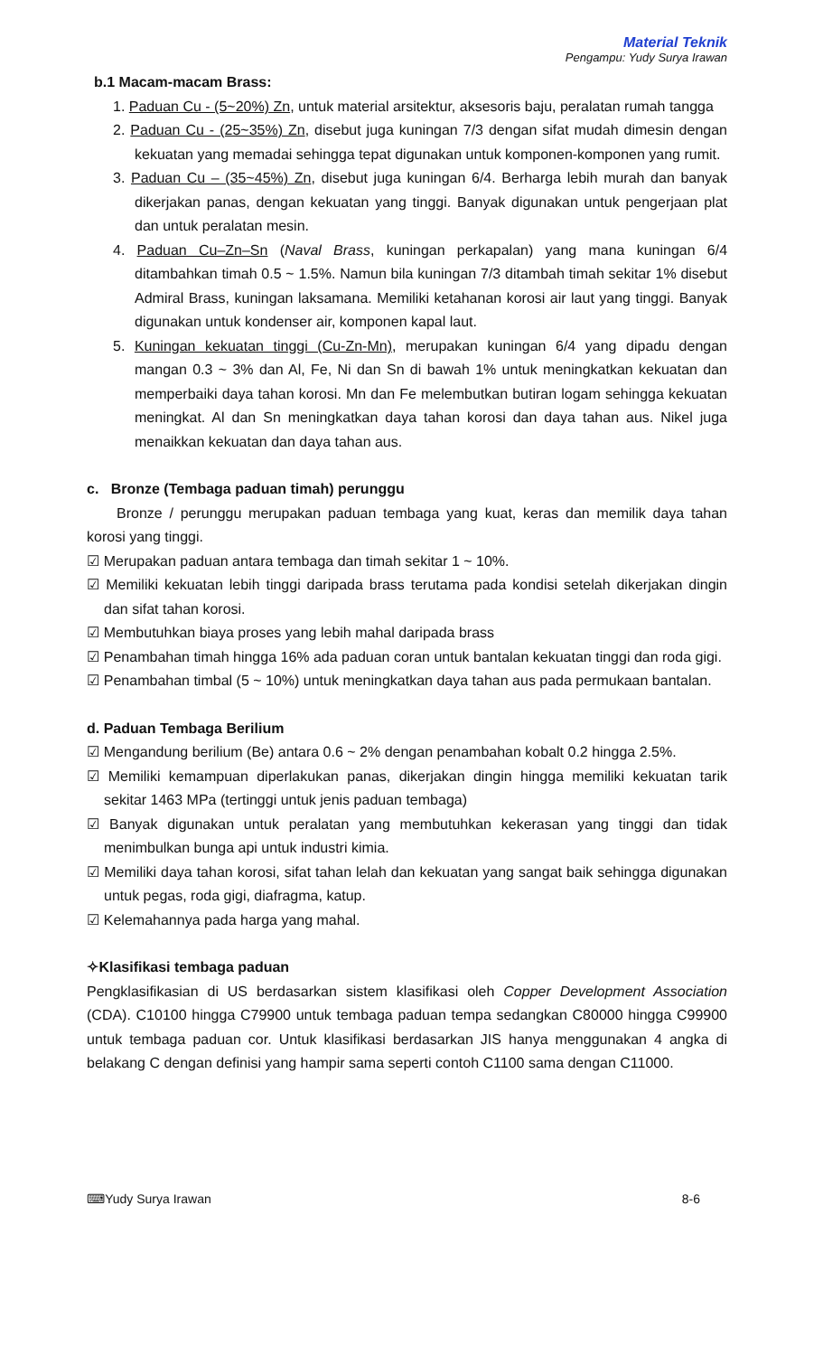Material Teknik
Pengampu: Yudy Surya Irawan
b.1 Macam-macam Brass:
1. Paduan Cu - (5~20%) Zn, untuk material arsitektur, aksesoris baju, peralatan rumah tangga
2. Paduan Cu - (25~35%) Zn, disebut juga kuningan 7/3 dengan sifat mudah dimesin dengan kekuatan yang memadai sehingga tepat digunakan untuk komponen-komponen yang rumit.
3. Paduan Cu – (35~45%) Zn, disebut juga kuningan 6/4. Berharga lebih murah dan banyak dikerjakan panas, dengan kekuatan yang tinggi. Banyak digunakan untuk pengerjaan plat dan untuk peralatan mesin.
4. Paduan Cu–Zn–Sn (Naval Brass, kuningan perkapalan) yang mana kuningan 6/4 ditambahkan timah 0.5 ~ 1.5%. Namun bila kuningan 7/3 ditambah timah sekitar 1% disebut Admiral Brass, kuningan laksamana. Memiliki ketahanan korosi air laut yang tinggi. Banyak digunakan untuk kondenser air, komponen kapal laut.
5. Kuningan kekuatan tinggi (Cu-Zn-Mn), merupakan kuningan 6/4 yang dipadu dengan mangan 0.3 ~ 3% dan Al, Fe, Ni dan Sn di bawah 1% untuk meningkatkan kekuatan dan memperbaiki daya tahan korosi. Mn dan Fe melembutkan butiran logam sehingga kekuatan meningkat. Al dan Sn meningkatkan daya tahan korosi dan daya tahan aus. Nikel juga menaikkan kekuatan dan daya tahan aus.
c. Bronze (Tembaga paduan timah) perunggu
Bronze / perunggu merupakan paduan tembaga yang kuat, keras dan memilik daya tahan korosi yang tinggi.
☑ Merupakan paduan antara tembaga dan timah sekitar 1 ~ 10%.
☑ Memiliki kekuatan lebih tinggi daripada brass terutama pada kondisi setelah dikerjakan dingin dan sifat tahan korosi.
☑ Membutuhkan biaya proses yang lebih mahal daripada brass
☑ Penambahan timah hingga 16% ada paduan coran untuk bantalan kekuatan tinggi dan roda gigi.
☑ Penambahan timbal (5 ~ 10%) untuk meningkatkan daya tahan aus pada permukaan bantalan.
d. Paduan Tembaga Berilium
☑ Mengandung berilium (Be) antara 0.6 ~ 2% dengan penambahan kobalt 0.2 hingga 2.5%.
☑ Memiliki kemampuan diperlakukan panas, dikerjakan dingin hingga memiliki kekuatan tarik sekitar 1463 MPa (tertinggi untuk jenis paduan tembaga)
☑ Banyak digunakan untuk peralatan yang membutuhkan kekerasan yang tinggi dan tidak menimbulkan bunga api untuk industri kimia.
☑ Memiliki daya tahan korosi, sifat tahan lelah dan kekuatan yang sangat baik sehingga digunakan untuk pegas, roda gigi, diafragma, katup.
☑ Kelemahannya pada harga yang mahal.
✧Klasifikasi tembaga paduan
Pengklasifikasian di US berdasarkan sistem klasifikasi oleh Copper Development Association (CDA). C10100 hingga C79900 untuk tembaga paduan tempa sedangkan C80000 hingga C99900 untuk tembaga paduan cor. Untuk klasifikasi berdasarkan JIS hanya menggunakan 4 angka di belakang C dengan definisi yang hampir sama seperti contoh C1100 sama dengan C11000.
⌨Yudy Surya Irawan 8-6